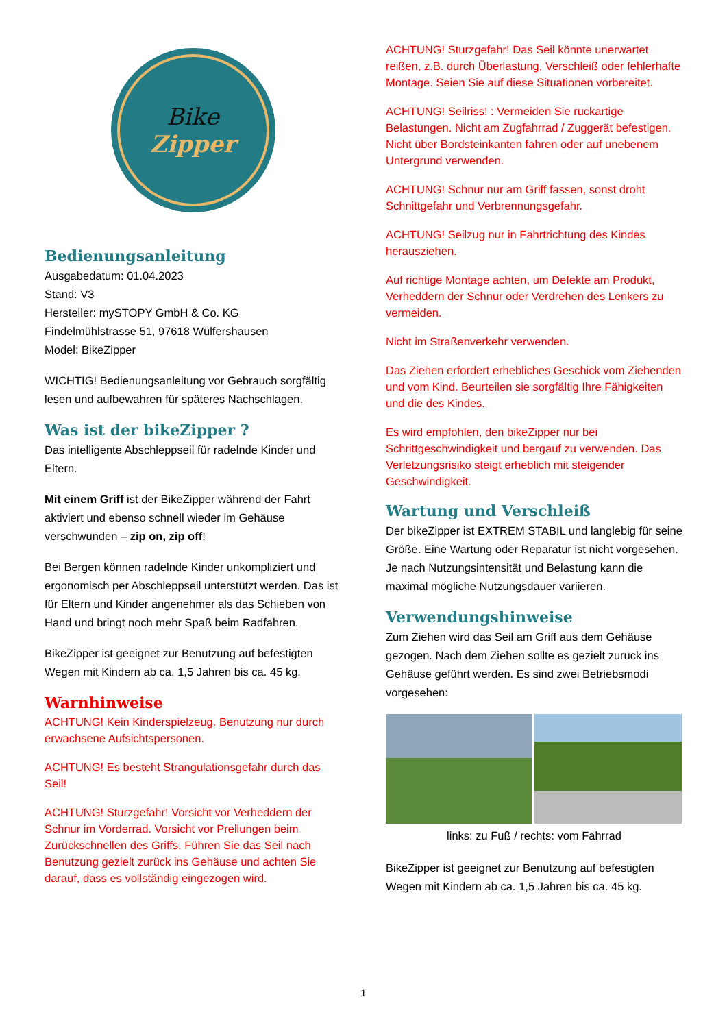Bike
Zipper
Bedienungsanleitung
Ausgabedatum: 01.04.2023
Stand: V3
Hersteller: mySTOPY GmbH & Co. KG
Findelmühlstrasse 51, 97618 Wülfershausen
Model: BikeZipper
WICHTIG! Bedienungsanleitung vor Gebrauch sorgfältig lesen und aufbewahren für späteres Nachschlagen.
Was ist der bikeZipper ?
Das intelligente Abschleppseil für radelnde Kinder und Eltern.
Mit einem Griff ist der BikeZipper während der Fahrt aktiviert und ebenso schnell wieder im Gehäuse verschwunden – zip on, zip off!
Bei Bergen können radelnde Kinder unkompliziert und ergonomisch per Abschleppseil unterstützt werden. Das ist für Eltern und Kinder angenehmer als das Schieben von Hand und bringt noch mehr Spaß beim Radfahren.
BikeZipper ist geeignet zur Benutzung auf befestigten Wegen mit Kindern ab ca. 1,5 Jahren bis ca. 45 kg.
Warnhinweise
ACHTUNG! Kein Kinderspielzeug. Benutzung nur durch erwachsene Aufsichtspersonen.
ACHTUNG! Es besteht Strangulationsgefahr durch das Seil!
ACHTUNG! Sturzgefahr! Vorsicht vor Verheddern der Schnur im Vorderrad. Vorsicht vor Prellungen beim Zurückschnellen des Griffs. Führen Sie das Seil nach Benutzung gezielt zurück ins Gehäuse und achten Sie darauf, dass es vollständig eingezogen wird.
ACHTUNG! Sturzgefahr! Das Seil könnte unerwartet reißen, z.B. durch Überlastung, Verschleiß oder fehlerhafte Montage. Seien Sie auf diese Situationen vorbereitet.
ACHTUNG! Seilriss! : Vermeiden Sie ruckartige Belastungen. Nicht am Zugfahrrad / Zuggerät befestigen. Nicht über Bordsteinkanten fahren oder auf unebenem Untergrund verwenden.
ACHTUNG! Schnur nur am Griff fassen, sonst droht Schnittgefahr und Verbrennungsgefahr.
ACHTUNG! Seilzug nur in Fahrtrichtung des Kindes herausziehen.
Auf richtige Montage achten, um Defekte am Produkt, Verheddern der Schnur oder Verdrehen des Lenkers zu vermeiden.
Nicht im Straßenverkehr verwenden.
Das Ziehen erfordert erhebliches Geschick vom Ziehenden und vom Kind. Beurteilen sie sorgfältig Ihre Fähigkeiten und die des Kindes.
Es wird empfohlen, den bikeZipper nur bei Schrittgeschwindigkeit und bergauf zu verwenden. Das Verletzungsrisiko steigt erheblich mit steigender Geschwindigkeit.
Wartung und Verschleiß
Der bikeZipper ist EXTREM STABIL und langlebig für seine Größe. Eine Wartung oder Reparatur ist nicht vorgesehen. Je nach Nutzungsintensität und Belastung kann die maximal mögliche Nutzungsdauer variieren.
Verwendungshinweise
Zum Ziehen wird das Seil am Griff aus dem Gehäuse gezogen. Nach dem Ziehen sollte es gezielt zurück ins Gehäuse geführt werden. Es sind zwei Betriebsmodi vorgesehen:
links: zu Fuß / rechts: vom Fahrrad
BikeZipper ist geeignet zur Benutzung auf befestigten Wegen mit Kindern ab ca. 1,5 Jahren bis ca. 45 kg.
1